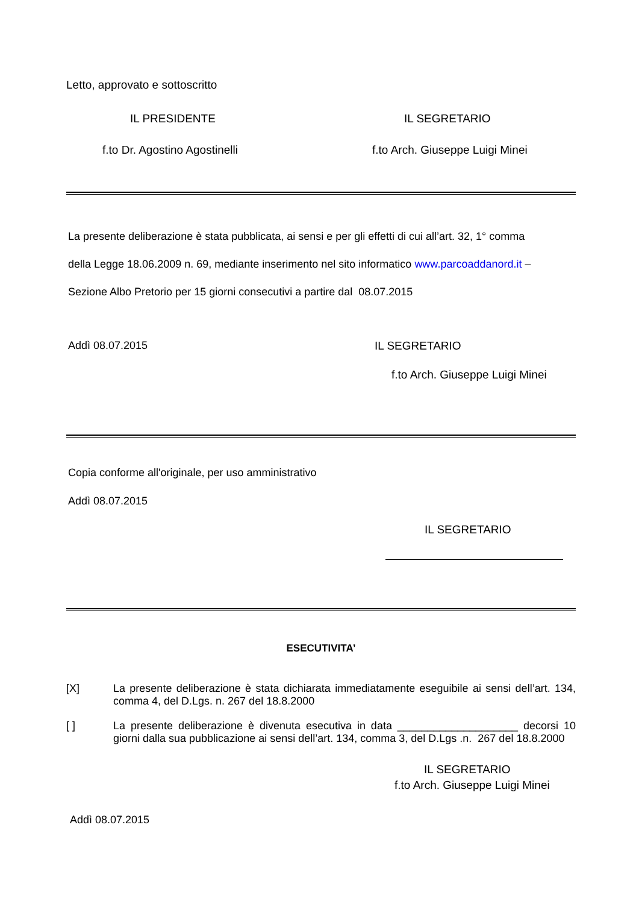Letto, approvato e sottoscritto
IL PRESIDENTE IL SEGRETARIO
f.to Dr. Agostino Agostinelli f.to Arch. Giuseppe Luigi Minei
La presente deliberazione è stata pubblicata, ai sensi e per gli effetti di cui all’art. 32, 1° comma
della Legge 18.06.2009 n. 69, mediante inserimento nel sito informatico www.parcoaddanord.it –
Sezione Albo Pretorio per 15 giorni consecutivi a partire dal 08.07.2015
Addì 08.07.2015 IL SEGRETARIO
f.to Arch. Giuseppe Luigi Minei
Copia conforme all'originale, per uso amministrativo
Addì 08.07.2015
IL SEGRETARIO
ESECUTIVITA’
[X] La presente deliberazione è stata dichiarata immediatamente eseguibile ai sensi dell’art. 134, comma 4, del D.Lgs. n. 267 del 18.8.2000
[ ] La presente deliberazione è divenuta esecutiva in data ____________________ decorsi 10 giorni dalla sua pubblicazione ai sensi dell’art. 134, comma 3, del D.Lgs .n. 267 del 18.8.2000
IL SEGRETARIO
f.to Arch. Giuseppe Luigi Minei
Addì 08.07.2015